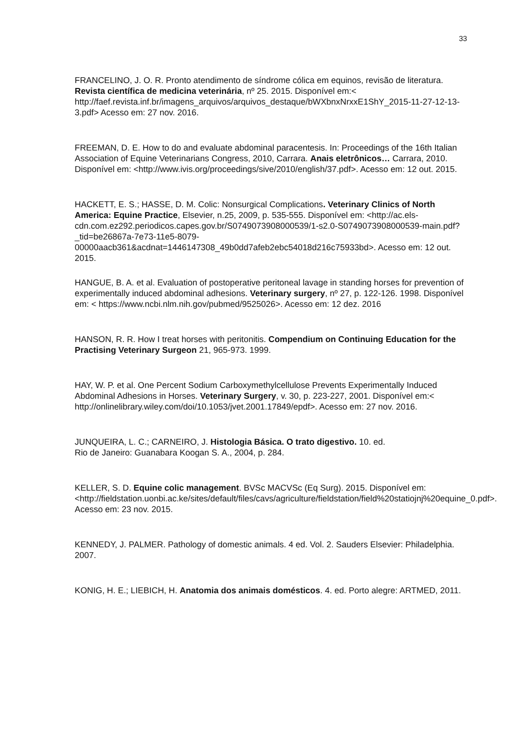33
FRANCELINO, J. O. R. Pronto atendimento de síndrome cólica em equinos, revisão de literatura. Revista científica de medicina veterinária, nº 25. 2015. Disponível em:< http://faef.revista.inf.br/imagens_arquivos/arquivos_destaque/bWXbnxNrxxE1ShY_2015-11-27-12-13-3.pdf> Acesso em: 27 nov. 2016.
FREEMAN, D. E. How to do and evaluate abdominal paracentesis. In: Proceedings of the 16th Italian Association of Equine Veterinarians Congress, 2010, Carrara. Anais eletrônicos… Carrara, 2010. Disponível em: <http://www.ivis.org/proceedings/sive/2010/english/37.pdf>. Acesso em: 12 out. 2015.
HACKETT, E. S.; HASSE, D. M. Colic: Nonsurgical Complications. Veterinary Clinics of North America: Equine Practice, Elsevier, n.25, 2009, p. 535-555. Disponível em: <http://ac.els-cdn.com.ez292.periodicos.capes.gov.br/S0749073908000539/1-s2.0-S0749073908000539-main.pdf?_tid=be26867a-7e73-11e5-8079-00000aacb361&acdnat=1446147308_49b0dd7afeb2ebc54018d216c75933bd>. Acesso em: 12 out. 2015.
HANGUE, B. A. et al. Evaluation of postoperative peritoneal lavage in standing horses for prevention of experimentally induced abdominal adhesions. Veterinary surgery, nº 27, p. 122-126. 1998. Disponível em: < https://www.ncbi.nlm.nih.gov/pubmed/9525026>. Acesso em: 12 dez. 2016
HANSON, R. R. How I treat horses with peritonitis. Compendium on Continuing Education for the Practising Veterinary Surgeon 21, 965-973. 1999.
HAY, W. P. et al. One Percent Sodium Carboxymethylcellulose Prevents Experimentally Induced Abdominal Adhesions in Horses. Veterinary Surgery, v. 30, p. 223-227, 2001. Disponível em:< http://onlinelibrary.wiley.com/doi/10.1053/jvet.2001.17849/epdf>. Acesso em: 27 nov. 2016.
JUNQUEIRA, L. C.; CARNEIRO, J. Histologia Básica. O trato digestivo. 10. ed.
Rio de Janeiro: Guanabara Koogan S. A., 2004, p. 284.
KELLER, S. D. Equine colic management. BVSc MACVSc (Eq Surg). 2015. Disponível em: <http://fieldstation.uonbi.ac.ke/sites/default/files/cavs/agriculture/fieldstation/field%20statiojnj%20equine_0.pdf>. Acesso em: 23 nov. 2015.
KENNEDY, J. PALMER. Pathology of domestic animals. 4 ed. Vol. 2. Sauders Elsevier: Philadelphia. 2007.
KONIG, H. E.; LIEBICH, H. Anatomia dos animais domésticos. 4. ed. Porto alegre: ARTMED, 2011.